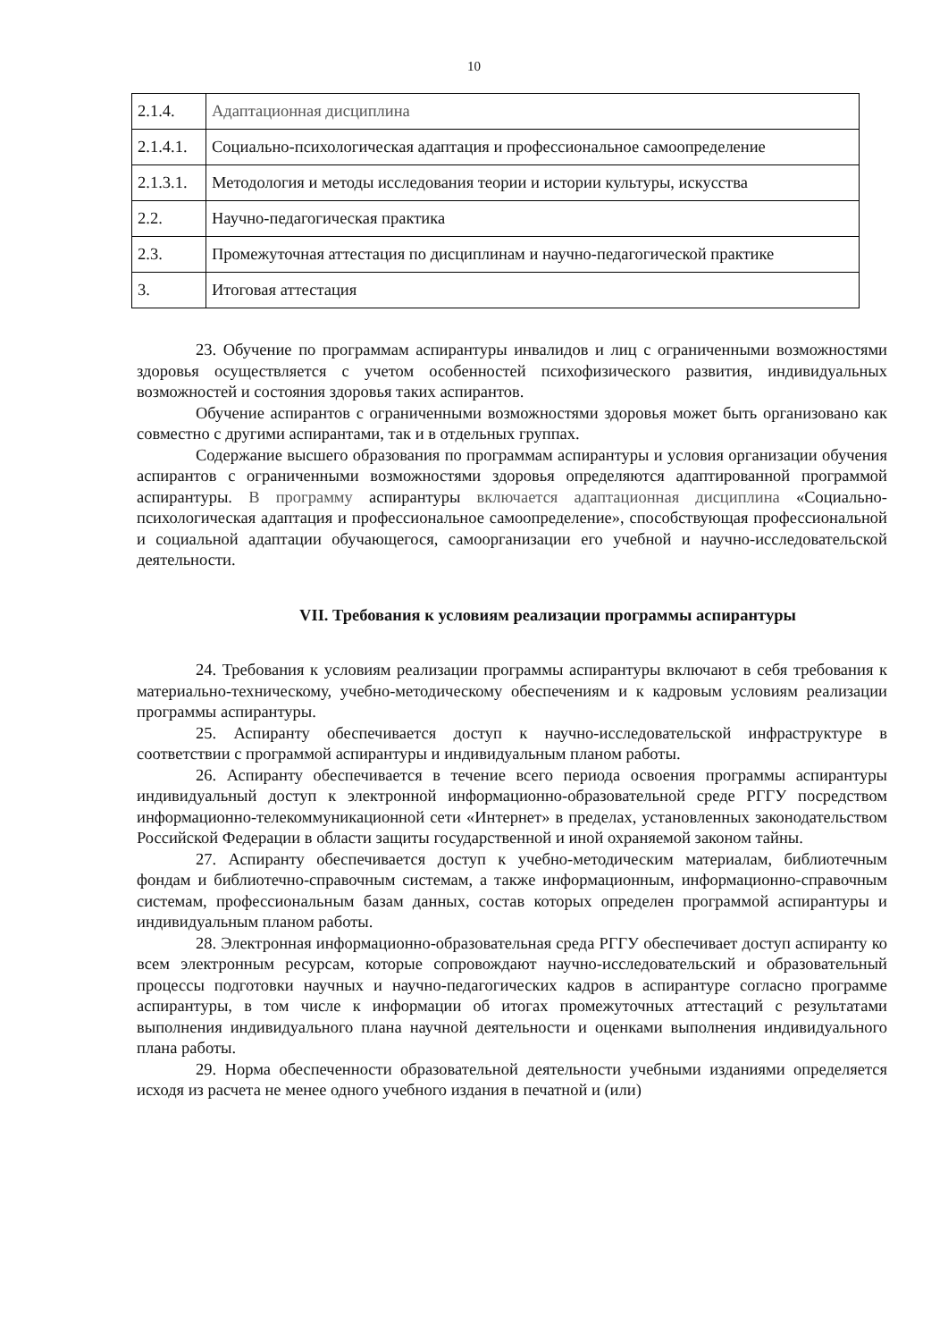10
| 2.1.4. | Адаптационная дисциплина |
| 2.1.4.1. | Социально-психологическая адаптация и профессиональное самоопределение |
| 2.1.3.1. | Методология и методы исследования теории и истории культуры, искусства |
| 2.2. | Научно-педагогическая практика |
| 2.3. | Промежуточная аттестация по дисциплинам и научно-педагогической практике |
| 3. | Итоговая аттестация |
23. Обучение по программам аспирантуры инвалидов и лиц с ограниченными возможностями здоровья осуществляется с учетом особенностей психофизического развития, индивидуальных возможностей и состояния здоровья таких аспирантов.
Обучение аспирантов с ограниченными возможностями здоровья может быть организовано как совместно с другими аспирантами, так и в отдельных группах.
Содержание высшего образования по программам аспирантуры и условия организации обучения аспирантов с ограниченными возможностями здоровья определяются адаптированной программой аспирантуры. В программу аспирантуры включается адаптационная дисциплина «Социально-психологическая адаптация и профессиональное самоопределение», способствующая профессиональной и социальной адаптации обучающегося, самоорганизации его учебной и научно-исследовательской деятельности.
VII. Требования к условиям реализации программы аспирантуры
24. Требования к условиям реализации программы аспирантуры включают в себя требования к материально-техническому, учебно-методическому обеспечениям и к кадровым условиям реализации программы аспирантуры.
25. Аспиранту обеспечивается доступ к научно-исследовательской инфраструктуре в соответствии с программой аспирантуры и индивидуальным планом работы.
26. Аспиранту обеспечивается в течение всего периода освоения программы аспирантуры индивидуальный доступ к электронной информационно-образовательной среде РГГУ посредством информационно-телекоммуникационной сети «Интернет» в пределах, установленных законодательством Российской Федерации в области защиты государственной и иной охраняемой законом тайны.
27. Аспиранту обеспечивается доступ к учебно-методическим материалам, библиотечным фондам и библиотечно-справочным системам, а также информационным, информационно-справочным системам, профессиональным базам данных, состав которых определен программой аспирантуры и индивидуальным планом работы.
28. Электронная информационно-образовательная среда РГГУ обеспечивает доступ аспиранту ко всем электронным ресурсам, которые сопровождают научно-исследовательский и образовательный процессы подготовки научных и научно-педагогических кадров в аспирантуре согласно программе аспирантуры, в том числе к информации об итогах промежуточных аттестаций с результатами выполнения индивидуального плана научной деятельности и оценками выполнения индивидуального плана работы.
29. Норма обеспеченности образовательной деятельности учебными изданиями определяется исходя из расчета не менее одного учебного издания в печатной и (или)